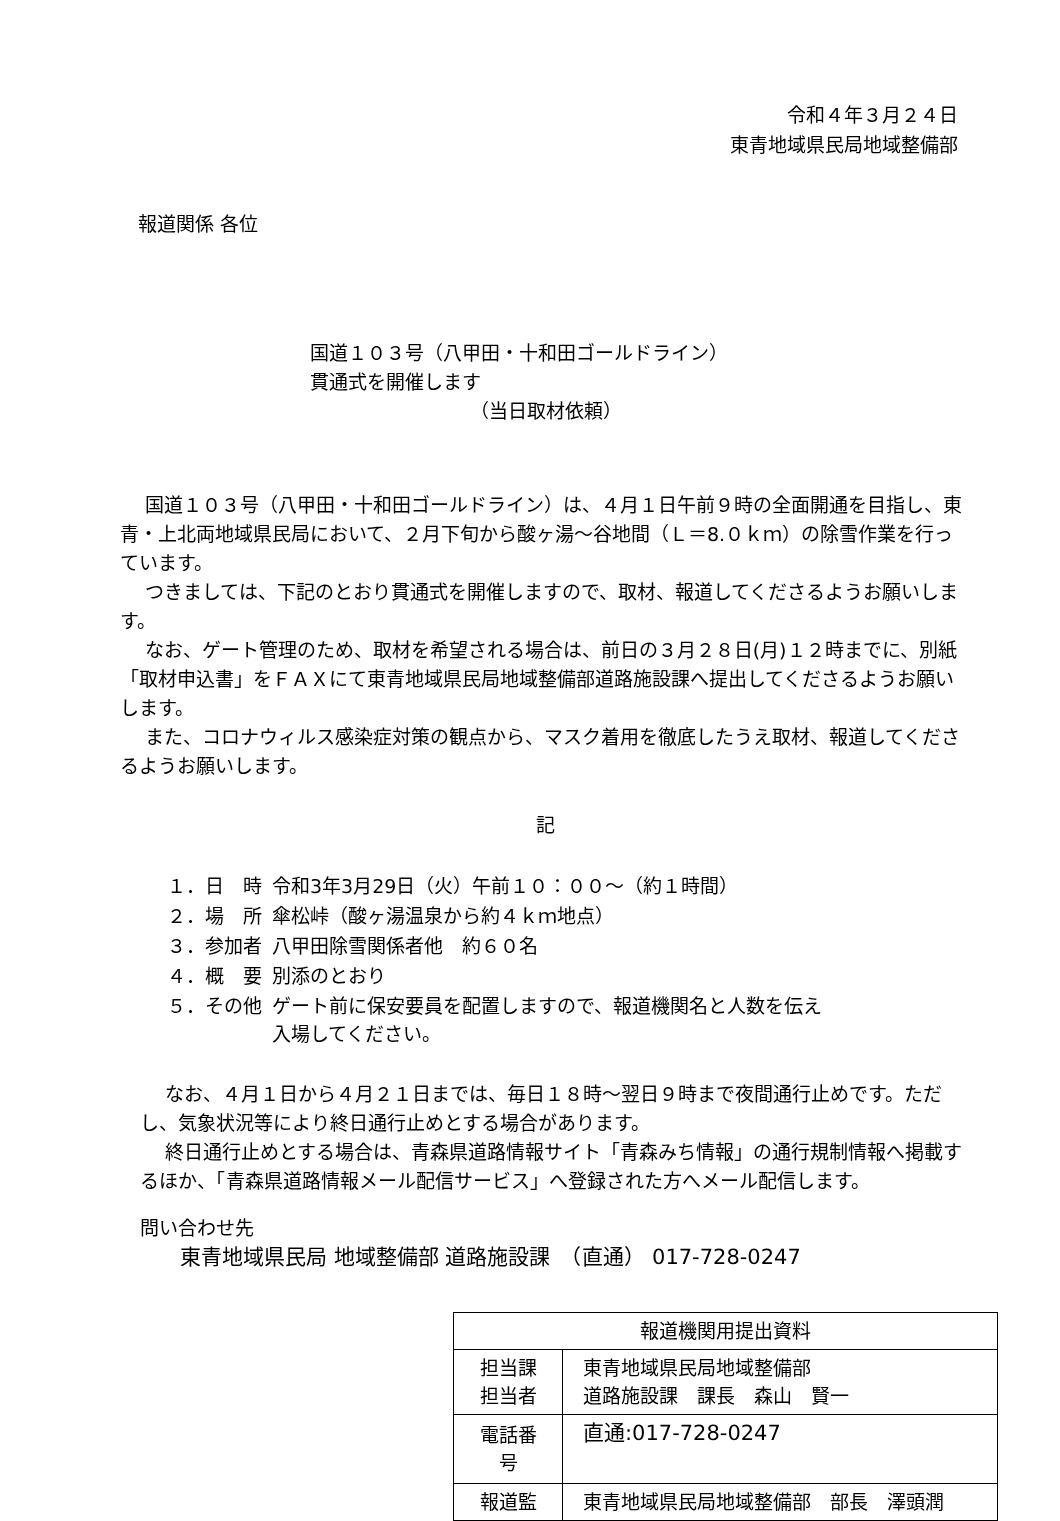令和４年３月２４日
東青地域県民局地域整備部
報道関係 各位
国道１０３号（八甲田・十和田ゴールドライン）
貫通式を開催します
（当日取材依頼）
国道１０３号（八甲田・十和田ゴールドライン）は、４月１日午前９時の全面開通を目指し、東青・上北両地域県民局において、２月下旬から酸ヶ湯～谷地間（Ｌ＝8.０ｋｍ）の除雪作業を行っています。
つきましては、下記のとおり貫通式を開催しますので、取材、報道してくださるようお願いします。
なお、ゲート管理のため、取材を希望される場合は、前日の３月２８日(月)１２時までに、別紙「取材申込書」をＦＡＸにて東青地域県民局地域整備部道路施設課へ提出してくださるようお願いします。
また、コロナウィルス感染症対策の観点から、マスク着用を徹底したうえ取材、報道してくださるようお願いします。
記
| １．日 時 | 令和3年3月29日（火）午前１０：００～（約１時間） |
| ２．場 所 | 傘松峠（酸ヶ湯温泉から約４ｋｍ地点） |
| ３．参加者 | 八甲田除雪関係者他 約６０名 |
| ４．概 要 | 別添のとおり |
| ５．その他 | ゲート前に保安要員を配置しますので、報道機関名と人数を伝え 入場してください。 |
なお、４月１日から４月２１日までは、毎日１８時～翌日９時まで夜間通行止めです。ただし、気象状況等により終日通行止めとする場合があります。
終日通行止めとする場合は、青森県道路情報サイト「青森みち情報」の通行規制情報へ掲載するほか、「青森県道路情報メール配信サービス」へ登録された方へメール配信します。
問い合わせ先
東青地域県民局 地域整備部 道路施設課　（直通） 017-728-0247
| 報道機関用提出資料 | |
| 担当課 担当者 | 東青地域県民局地域整備部 道路施設課 課長 森山 賢一 |
| 電話番号 | 直通:017-728-0247 |
| 報道監 | 東青地域県民局地域整備部 部長 澤頭潤 |